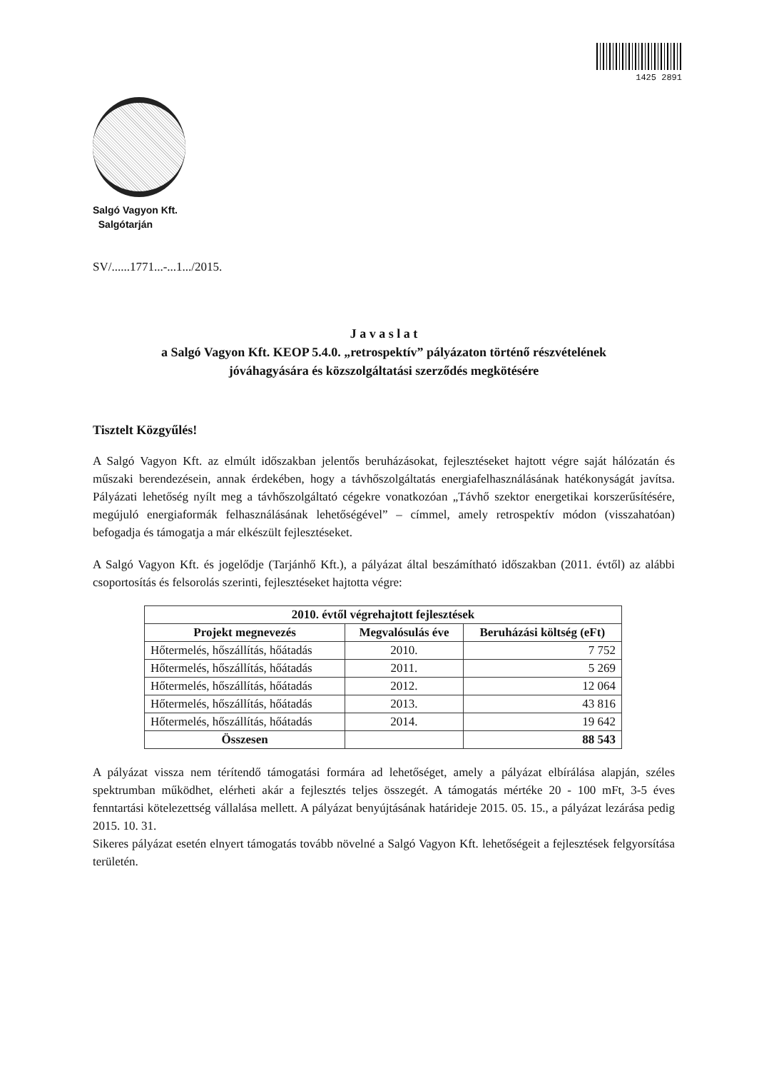1425 2891
Salgó Vagyon Kft.
Salgótarján
SV/......1771...-...1.../2015.
J a v a s l a t
a Salgó Vagyon Kft. KEOP 5.4.0. „retrospektív” pályázaton történő részvételének
jóváhagyására és közszolgáltatási szerződés megkötésére
Tisztelt Közgyűlés!
A Salgó Vagyon Kft. az elmúlt időszakban jelentős beruházásokat, fejlesztéseket hajtott végre saját hálózatán és műszaki berendezésein, annak érdekében, hogy a távhőszolgáltatás energiafelhasználásának hatékonyságát javítsa. Pályázati lehetőség nyílt meg a távhőszolgáltató cégekre vonatkozóan „Távhő szektor energetikai korszerűsítésére, megújuló energiaformák felhasználásának lehetőségével” – címmel, amely retrospektív módon (visszahatóan) befogadja és támogatja a már elkészült fejlesztéseket.
A Salgó Vagyon Kft. és jogelődje (Tarjánhő Kft.), a pályázat által beszámítható időszakban (2011. évtől) az alábbi csoportosítás és felsorolás szerinti, fejlesztéseket hajtotta végre:
| 2010. évtől végrehajtott fejlesztések | | |
| --- | --- | --- |
| Projekt megnevezés | Megvalósulás éve | Beruházási költség (eFt) |
| Hőtermelés, hőszállítás, hőátadás | 2010. | 7 752 |
| Hőtermelés, hőszállítás, hőátadás | 2011. | 5 269 |
| Hőtermelés, hőszállítás, hőátadás | 2012. | 12 064 |
| Hőtermelés, hőszállítás, hőátadás | 2013. | 43 816 |
| Hőtermelés, hőszállítás, hőátadás | 2014. | 19 642 |
| Összesen | | 88 543 |
A pályázat vissza nem térítendő támogatási formára ad lehetőséget, amely a pályázat elbírálása alapján, széles spektrumban működhet, elérheti akár a fejlesztés teljes összegét. A támogatás mértéke 20 - 100 mFt, 3-5 éves fenntartási kötelezettség vállalása mellett. A pályázat benyújtásának határideje 2015. 05. 15., a pályázat lezárása pedig 2015. 10. 31.
Sikeres pályázat esetén elnyert támogatás tovább növelné a Salgó Vagyon Kft. lehetőségeit a fejlesztések felgyorsítása területén.